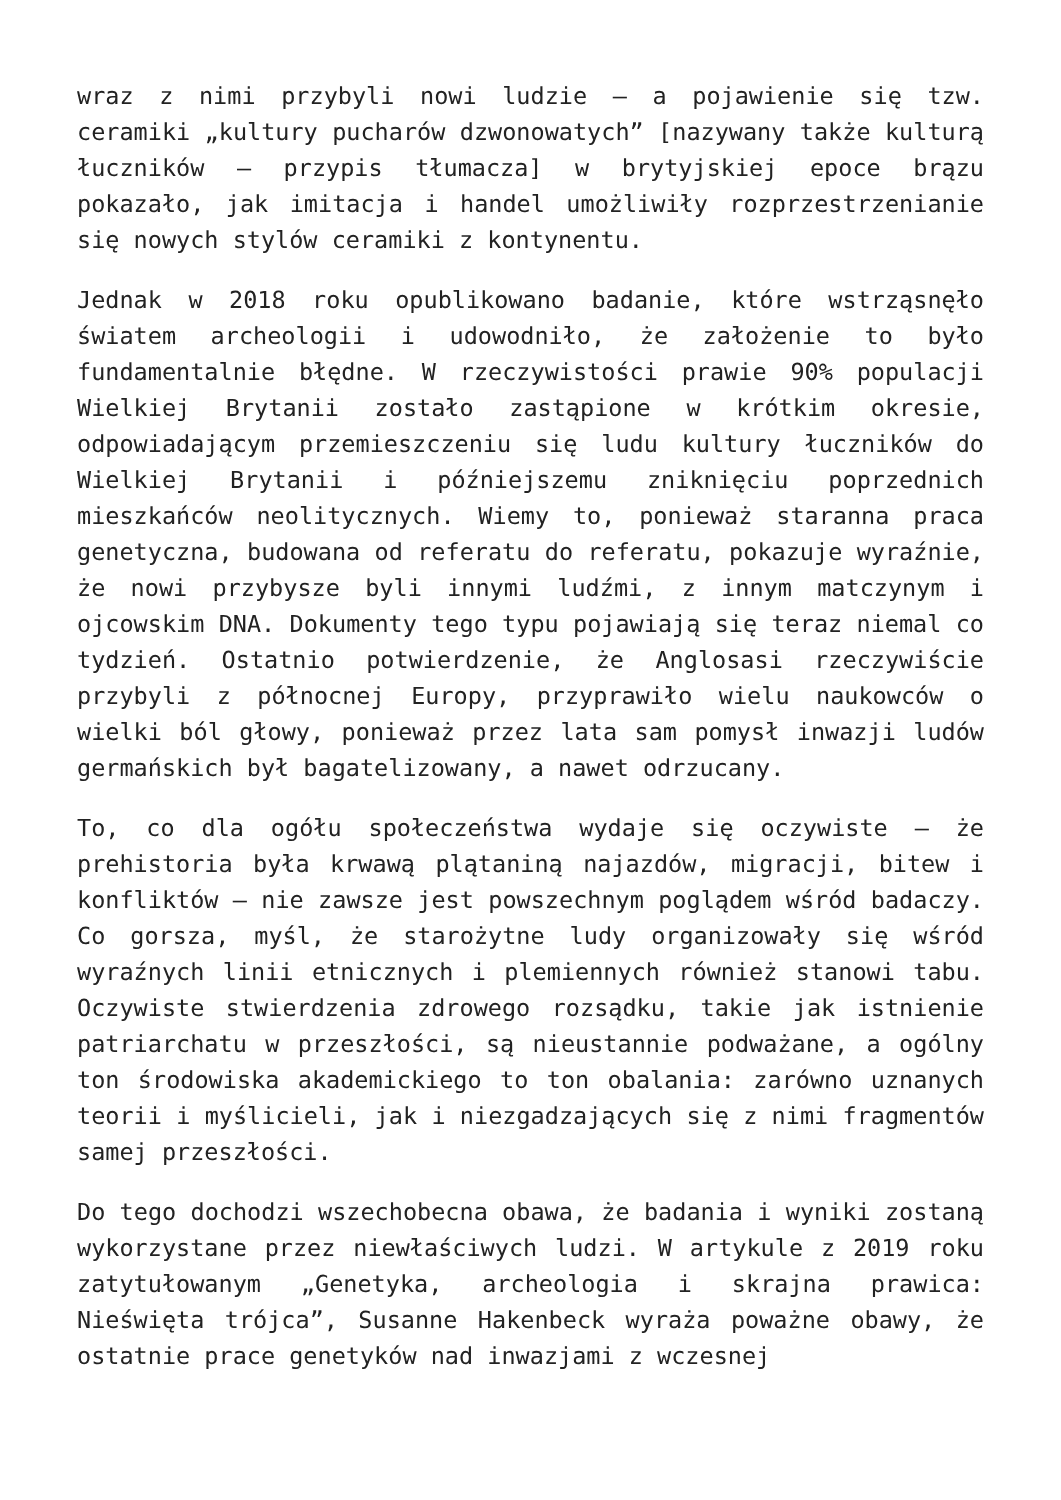wraz z nimi przybyli nowi ludzie – a pojawienie się tzw. ceramiki „kultury pucharów dzwonowatych” [nazywany także kulturą łuczników – przypis tłumacza] w brytyjskiej epoce brązu pokazało, jak imitacja i handel umożliwiły rozprzestrzenianie się nowych stylów ceramiki z kontynentu.
Jednak w 2018 roku opublikowano badanie, które wstrząsnęło światem archeologii i udowodniło, że założenie to było fundamentalnie błędne. W rzeczywistości prawie 90% populacji Wielkiej Brytanii zostało zastąpione w krótkim okresie, odpowiadającym przemieszczeniu się ludu kultury łuczników do Wielkiej Brytanii i późniejszemu zniknięciu poprzednich mieszkańców neolitycznych. Wiemy to, ponieważ staranna praca genetyczna, budowana od referatu do referatu, pokazuje wyraźnie, że nowi przybysze byli innymi ludźmi, z innym matczynym i ojcowskim DNA. Dokumenty tego typu pojawiają się teraz niemal co tydzień. Ostatnio potwierdzenie, że Anglosasi rzeczywiście przybyli z północnej Europy, przyprawiło wielu naukowców o wielki ból głowy, ponieważ przez lata sam pomysł inwazji ludów germańskich był bagatelizowany, a nawet odrzucany.
To, co dla ogółu społeczeństwa wydaje się oczywiste – że prehistoria była krwawą plątaniną najazdów, migracji, bitew i konfliktów – nie zawsze jest powszechnym poglądem wśród badaczy. Co gorsza, myśl, że starożytne ludy organizowały się wśród wyraźnych linii etnicznych i plemiennych również stanowi tabu. Oczywiste stwierdzenia zdrowego rozsądku, takie jak istnienie patriarchatu w przeszłości, są nieustannie podważane, a ogólny ton środowiska akademickiego to ton obalania: zarówno uznanych teorii i myślicieli, jak i niezgadzających się z nimi fragmentów samej przeszłości.
Do tego dochodzi wszechobecna obawa, że badania i wyniki zostaną wykorzystane przez niewłaściwych ludzi. W artykule z 2019 roku zatytułowanym „Genetyka, archeologia i skrajna prawica: Nieświęta trójca”, Susanne Hakenbeck wyraża poważne obawy, że ostatnie prace genetyków nad inwazjami z wczesnej